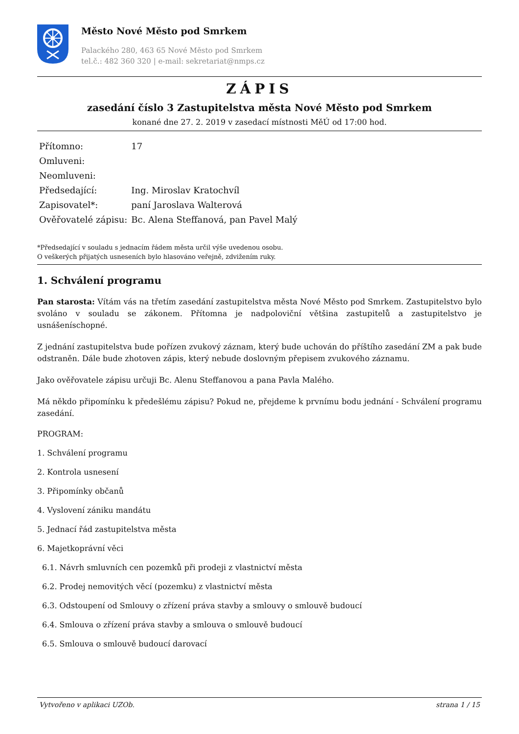Město Nové Město pod Smrkem
Palackého 280, 463 65 Nové Město pod Smrkem
tel.č.: 482 360 320 | e-mail: sekretariat@nmps.cz
ZÁPIS
zasedání číslo 3 Zastupitelstva města Nové Město pod Smrkem
konané dne 27. 2. 2019 v zasedací místnosti MěÚ od 17:00 hod.
| Přítomno: | 17 |
| Omluveni: | |
| Neomluveni: | |
| Předsedající: | Ing. Miroslav Kratochvíl |
| Zapisovatel*: | paní Jaroslava Walterová |
| Ověřovatelé zápisu: | Bc. Alena Steffanová, pan Pavel Malý |
*Předsedající v souladu s jednacím řádem města určil výše uvedenou osobu.
O veškerých přijatých usneseních bylo hlasováno veřejně, zdvižením ruky.
1. Schválení programu
Pan starosta: Vítám vás na třetím zasedání zastupitelstva města Nové Město pod Smrkem. Zastupitelstvo bylo svoláno v souladu se zákonem. Přítomna je nadpoloviční většina zastupitelů a zastupitelstvo je usnášeníschopné.
Z jednání zastupitelstva bude pořízen zvukový záznam, který bude uchován do příštího zasedání ZM a pak bude odstraněn. Dále bude zhotoven zápis, který nebude doslovným přepisem zvukového záznamu.
Jako ověřovatele zápisu určuji Bc. Alenu Steffanovou a pana Pavla Malého.
Má někdo připomínku k předešlému zápisu? Pokud ne, přejdeme k prvnímu bodu jednání - Schválení programu zasedání.
PROGRAM:
1. Schválení programu
2. Kontrola usnesení
3. Připomínky občanů
4. Vyslovení zániku mandátu
5. Jednací řád zastupitelstva města
6. Majetkoprávní věci
6.1. Návrh smluvních cen pozemků při prodeji z vlastnictví města
6.2. Prodej nemovitých věcí (pozemku) z vlastnictví města
6.3. Odstoupení od Smlouvy o zřízení práva stavby a smlouvy o smlouvě budoucí
6.4. Smlouva o zřízení práva stavby a smlouva o smlouvě budoucí
6.5. Smlouva o smlouvě budoucí darovací
Vytvořeno v aplikaci UZOb. strana 1 / 15